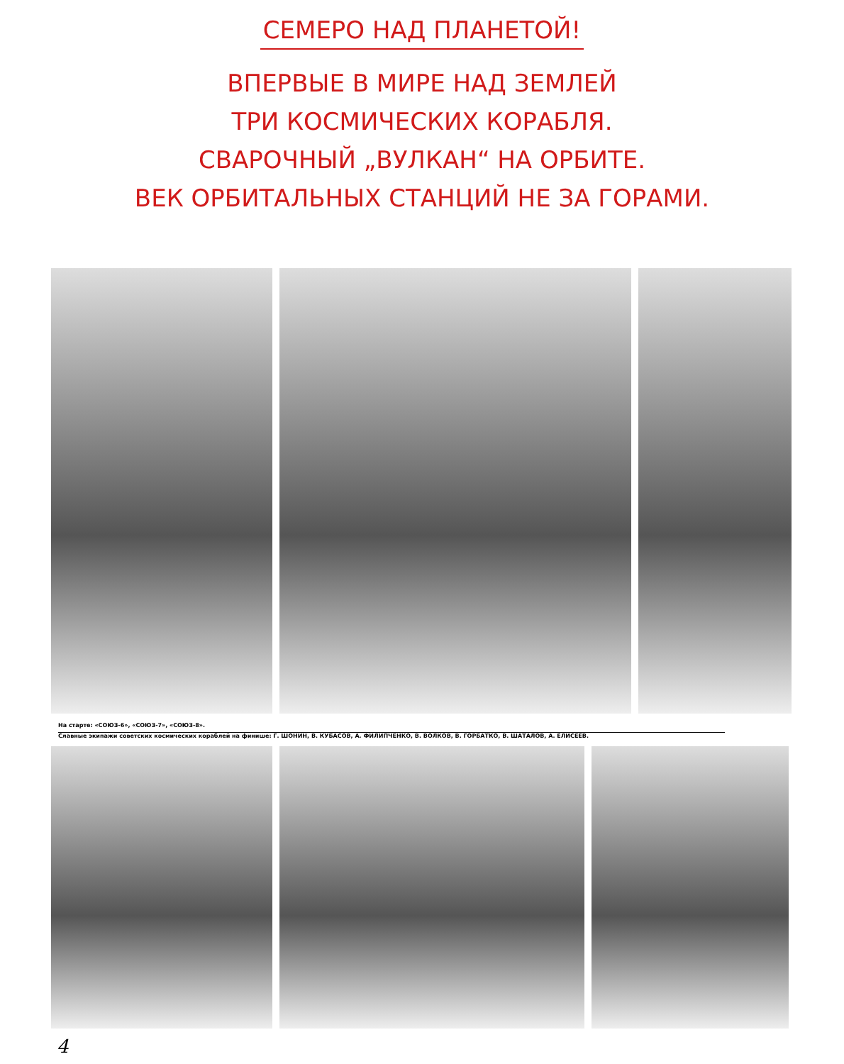СЕМЕРО НАД ПЛАНЕТОЙ!
ВПЕРВЫЕ В МИРЕ НАД ЗЕМЛЕЙ
ТРИ КОСМИЧЕСКИХ КОРАБЛЯ.
СВАРОЧНЫЙ „ВУЛКАН“ НА ОРБИТЕ.
ВЕК ОРБИТАЛЬНЫХ СТАНЦИЙ НЕ ЗА ГОРАМИ.
На старте: «СОЮЗ-6», «СОЮЗ-7», «СОЮЗ-8».
Славные экипажи советских космических кораблей на финише: Г. ШОНИН, В. КУБАСОВ, А. ФИЛИПЧЕНКО, В. ВОЛКОВ, В. ГОРБАТКО, В. ШАТАЛОВ, А. ЕЛИСЕЕВ.
4